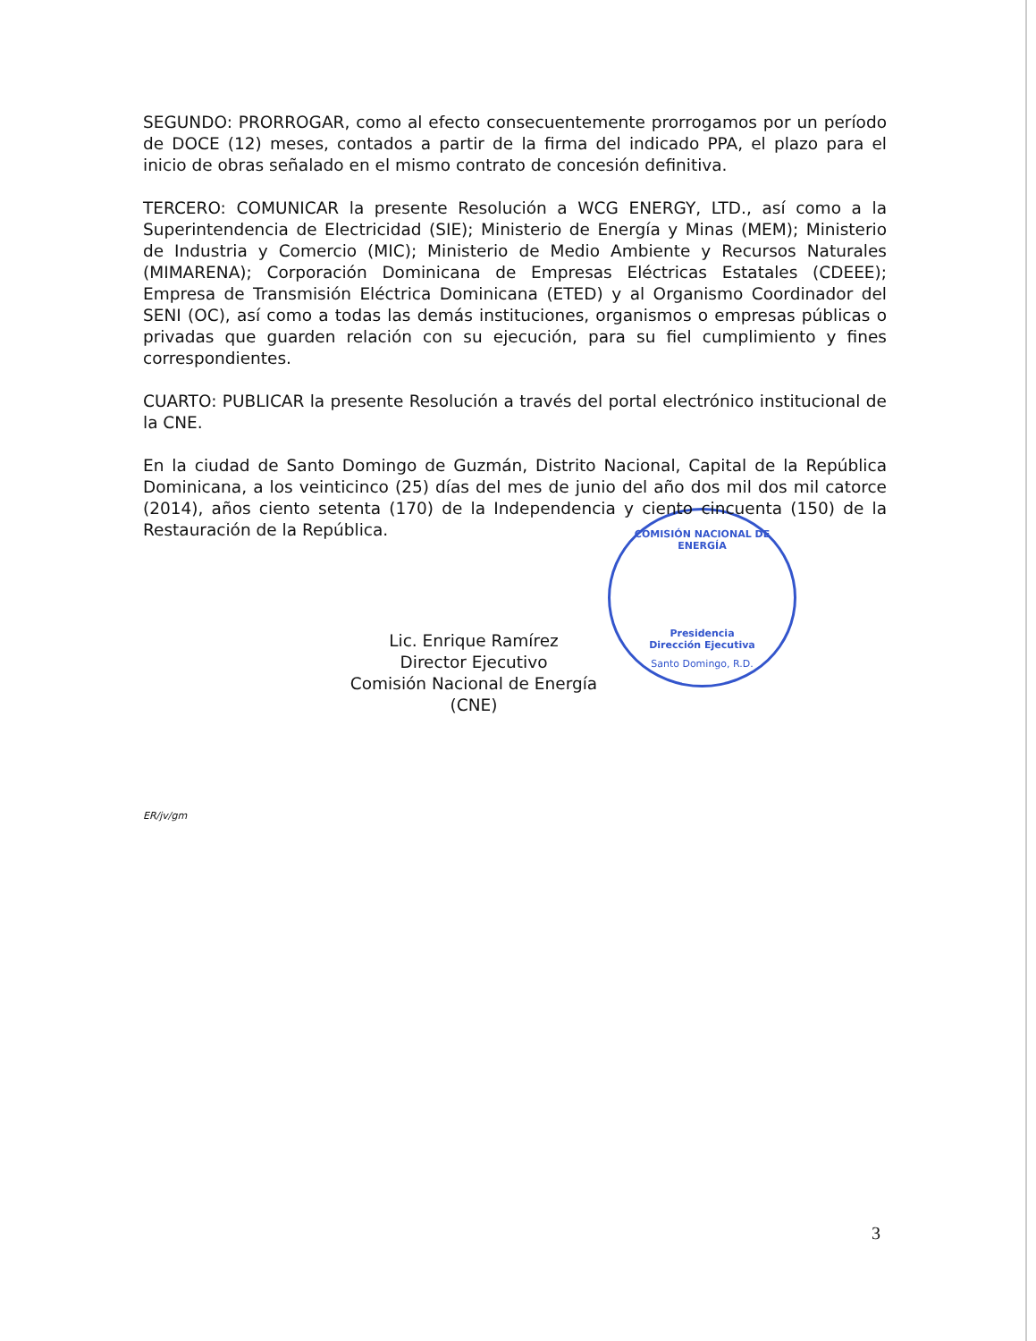COMISIÓN NACIONAL DE ENERGÍA
Presidencia
Dirección Ejecutiva
Santo Domingo, R.D.
SEGUNDO: PRORROGAR, como al efecto consecuentemente prorrogamos por un período de DOCE (12) meses, contados a partir de la firma del indicado PPA, el plazo para el inicio de obras señalado en el mismo contrato de concesión definitiva.
TERCERO: COMUNICAR la presente Resolución a WCG ENERGY, LTD., así como a la Superintendencia de Electricidad (SIE); Ministerio de Energía y Minas (MEM); Ministerio de Industria y Comercio (MIC); Ministerio de Medio Ambiente y Recursos Naturales (MIMARENA); Corporación Dominicana de Empresas Eléctricas Estatales (CDEEE); Empresa de Transmisión Eléctrica Dominicana (ETED) y al Organismo Coordinador del SENI (OC), así como a todas las demás instituciones, organismos o empresas públicas o privadas que guarden relación con su ejecución, para su fiel cumplimiento y fines correspondientes.
CUARTO: PUBLICAR la presente Resolución a través del portal electrónico institucional de la CNE.
En la ciudad de Santo Domingo de Guzmán, Distrito Nacional, Capital de la República Dominicana, a los veinticinco (25) días del mes de junio del año dos mil dos mil catorce (2014), años ciento setenta (170) de la Independencia y ciento cincuenta (150) de la Restauración de la República.
Lic. Enrique Ramírez
Director Ejecutivo
Comisión Nacional de Energía (CNE)
ER/jv/gm
3